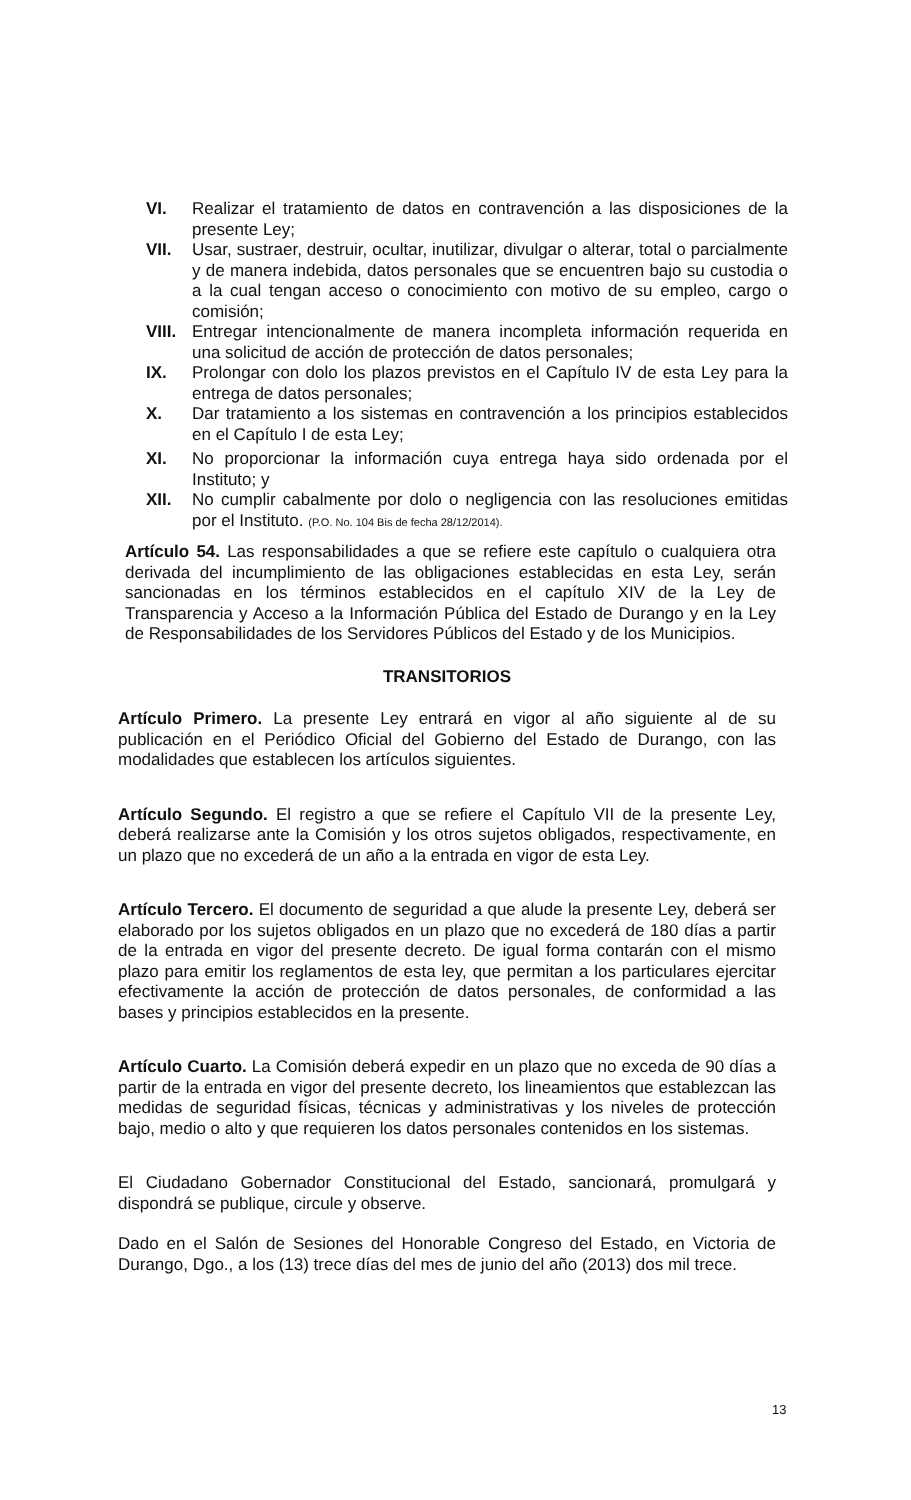VI. Realizar el tratamiento de datos en contravención a las disposiciones de la presente Ley;
VII. Usar, sustraer, destruir, ocultar, inutilizar, divulgar o alterar, total o parcialmente y de manera indebida, datos personales que se encuentren bajo su custodia o a la cual tengan acceso o conocimiento con motivo de su empleo, cargo o comisión;
VIII.
Entregar intencionalmente de manera incompleta información requerida en una solicitud de acción de protección de datos personales;
IX. Prolongar con dolo los plazos previstos en el Capítulo IV de esta Ley para la entrega de datos personales;
X. Dar tratamiento a los sistemas en contravención a los principios establecidos en el Capítulo I de esta Ley;
XI. No proporcionar la información cuya entrega haya sido ordenada por el Instituto; y
XII. No cumplir cabalmente por dolo o negligencia con las resoluciones emitidas por el Instituto. (P.O. No. 104 Bis de fecha 28/12/2014).
Artículo 54. Las responsabilidades a que se refiere este capítulo o cualquiera otra derivada del incumplimiento de las obligaciones establecidas en esta Ley, serán sancionadas en los términos establecidos en el capítulo XIV de la Ley de Transparencia y Acceso a la Información Pública del Estado de Durango y en la Ley de Responsabilidades de los Servidores Públicos del Estado y de los Municipios.
TRANSITORIOS
Artículo Primero. La presente Ley entrará en vigor al año siguiente al de su publicación en el Periódico Oficial del Gobierno del Estado de Durango, con las modalidades que establecen los artículos siguientes.
Artículo Segundo. El registro a que se refiere el Capítulo VII de la presente Ley, deberá realizarse ante la Comisión y los otros sujetos obligados, respectivamente, en un plazo que no excederá de un año a la entrada en vigor de esta Ley.
Artículo Tercero. El documento de seguridad a que alude la presente Ley, deberá ser elaborado por los sujetos obligados en un plazo que no excederá de 180 días a partir de la entrada en vigor del presente decreto. De igual forma contarán con el mismo plazo para emitir los reglamentos de esta ley, que permitan a los particulares ejercitar efectivamente la acción de protección de datos personales, de conformidad a las bases y principios establecidos en la presente.
Artículo Cuarto. La Comisión deberá expedir en un plazo que no exceda de 90 días a partir de la entrada en vigor del presente decreto, los lineamientos que establezcan las medidas de seguridad físicas, técnicas y administrativas y los niveles de protección bajo, medio o alto y que requieren los datos personales contenidos en los sistemas.
El Ciudadano Gobernador Constitucional del Estado, sancionará, promulgará y dispondrá se publique, circule y observe.
Dado en el Salón de Sesiones del Honorable Congreso del Estado, en Victoria de Durango, Dgo., a los (13) trece días del mes de junio del año (2013) dos mil trece.
13